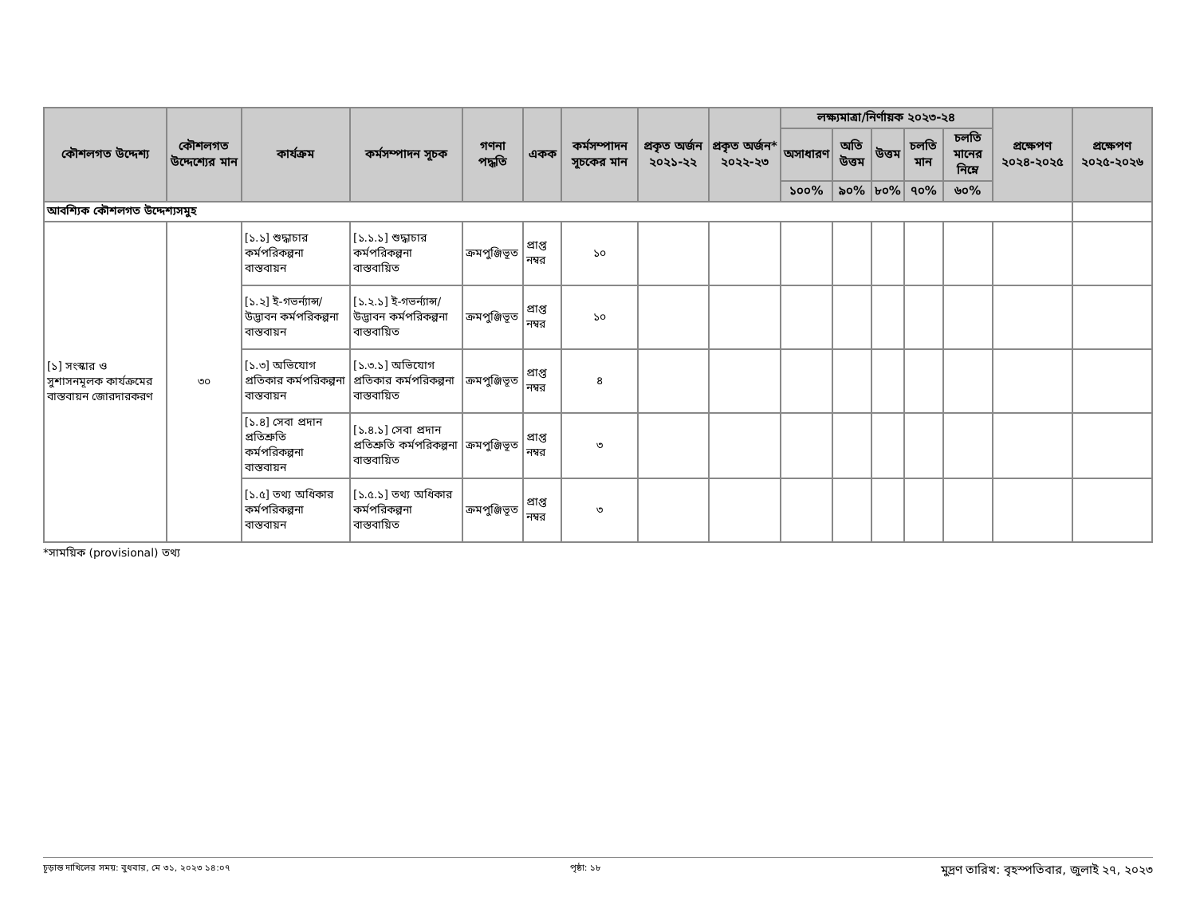| কৌশলগত উদ্দেশ্য | কৌশলগত উদ্দেশ্যের মান | কার্যক্রম | কর্মসম্পাদন সূচক | গণনা পদ্ধতি | একক | কর্মসম্পাদন সূচকের মান | প্রকৃত অর্জন ২০২১-২২ | প্রকৃত অর্জন* ২০২২-২৩ | লক্ষ্যমাত্রা/নির্ণায়ক ২০২৩-২৪ | | | | | প্রক্ষেপণ ২০২৪-২০২৫ | প্রক্ষেপণ ২০২৫-২০২৬ |
| --- | --- | --- | --- | --- | --- | --- | --- | --- | --- | --- | --- | --- | --- | --- | --- |
| | | | | | | | | | অসাধারণ | অতি উত্তম | উত্তম | চলতি মান | চলতি মানের নিম্নে | | |
| | | | | | | | | | ১০০% | ৯০% | ৮০% | ৭০% | ৬০% | | |
| আবশ্যিক কৌশলগত উদ্দেশ্যসমুহ | | | | | | | | | | | | | | | |
| [১] সংস্কার ও সুশাসনমূলক কার্যক্রমের বাস্তবায়ন জোরদারকরণ | ৩০ | [১.১] শুদ্ধাচার কর্মপরিকল্পনা বাস্তবায়ন | [১.১.১] শুদ্ধাচার কর্মপরিকল্পনা বাস্তবায়িত | ক্রমপুঞ্জিভূত | প্রাপ্ত নম্বর | ১০ | | | | | | | | | |
| | | [১.২] ই-গভর্ন্যান্স/ উদ্ভাবন কর্মপরিকল্পনা বাস্তবায়ন | [১.২.১] ই-গভর্ন্যান্স/ উদ্ভাবন কর্মপরিকল্পনা বাস্তবায়িত | ক্রমপুঞ্জিভূত | প্রাপ্ত নম্বর | ১০ | | | | | | | | | |
| | | [১.৩] অভিযোগ প্রতিকার কর্মপরিকল্পনা বাস্তবায়ন | [১.৩.১] অভিযোগ প্রতিকার কর্মপরিকল্পনা বাস্তবায়িত | ক্রমপুঞ্জিভূত | প্রাপ্ত নম্বর | ৪ | | | | | | | | | |
| | | [১.৪] সেবা প্রদান প্রতিশ্রুতি কর্মপরিকল্পনা বাস্তবায়ন | [১.৪.১] সেবা প্রদান প্রতিশ্রুতি কর্মপরিকল্পনা বাস্তবায়িত | ক্রমপুঞ্জিভূত | প্রাপ্ত নম্বর | ৩ | | | | | | | | | |
| | | [১.৫] তথ্য অধিকার কর্মপরিকল্পনা বাস্তবায়ন | [১.৫.১] তথ্য অধিকার কর্মপরিকল্পনা বাস্তবায়িত | ক্রমপুঞ্জিভূত | প্রাপ্ত নম্বর | ৩ | | | | | | | | | |
*সাময়িক (provisional) তথ্য
চূড়ান্ত দাখিলের সময়: বুধবার, মে ৩১, ২০২৩ ১৪:০৭ পৃষ্ঠা: ১৮ মুদ্রণ তারিখ: বৃহস্পতিবার, জুলাই ২৭, ২০২৩